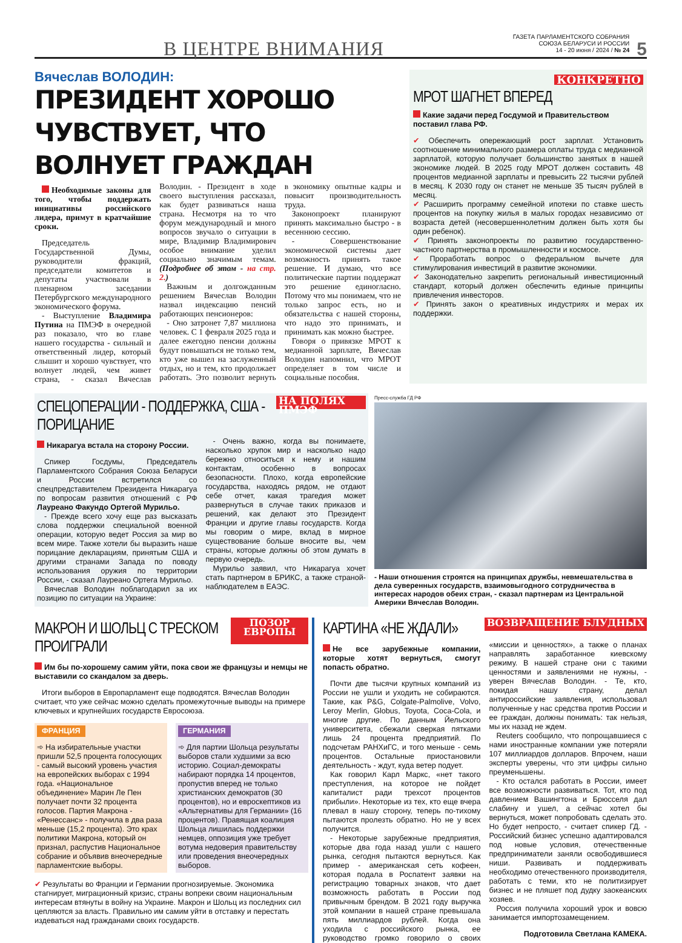В ЦЕНТРЕ ВНИМАНИЯ
ГАЗЕТА ПАРЛАМЕНТСКОГО СОБРАНИЯ
СОЮЗА БЕЛАРУСИ И РОССИИ
14 - 20 июня / 2024 / № 24
5
Вячеслав ВОЛОДИН:
ПРЕЗИДЕНТ ХОРОШО ЧУВСТВУЕТ, ЧТО ВОЛНУЕТ ГРАЖДАН
Необходимые законы для того, чтобы поддержать инициативы российского лидера, примут в кратчайшие сроки.
Председатель Государственной Думы, руководители фракций, председатели комитетов и депутаты участвовали в пленарном заседании Петербургского международного экономического форума.
- Выступление Владимира Путина на ПМЭФ в очередной раз показало, что во главе нашего государства - сильный и ответственный лидер, который слышит и хорошо чувствует, что волнует людей, чем живет страна, - сказал Вячеслав Володин. - Президент в ходе своего выступления рассказал, как будет развиваться наша страна. Несмотря на то что форум международный и много вопросов звучало о ситуации в мире, Владимир Владимирович особое внимание уделил социально значимым темам. (Подробнее об этом - на стр. 2.)
Важным и долгожданным решением Вячеслав Володин назвал индексацию пенсий работающих пенсионеров:
- Оно затронет 7,87 миллиона человек. С 1 февраля 2025 года и далее ежегодно пенсии должны будут повышаться не только тем, кто уже вышел на заслуженный отдых, но и тем, кто продолжает работать. Это позволит вернуть в экономику опытные кадры и повысит производительность труда.
Законопроект планируют принять максимально быстро - в весеннюю сессию.
- Совершенствование экономической системы дает возможность принять такое решение. И думаю, что все политические партии поддержат это решение единогласно. Потому что мы понимаем, что не только запрос есть, но и обязательства с нашей стороны, что надо это принимать, и принимать как можно быстрее.
Говоря о привязке МРОТ к медианной зарплате, Вячеслав Володин напомнил, что МРОТ определяет в том числе и социальные пособия.
КОНКРЕТНО
МРОТ ШАГНЕТ ВПЕРЕД
Какие задачи перед Госдумой и Правительством поставил глава РФ.
✔ Обеспечить опережающий рост зарплат. Установить соотношение минимального размера оплаты труда с медианной зарплатой, которую получает большинство занятых в нашей экономике людей. В 2025 году МРОТ должен составить 48 процентов медианной зарплаты и превысить 22 тысячи рублей в месяц. К 2030 году он станет не меньше 35 тысяч рублей в месяц.
✔ Расширить программу семейной ипотеки по ставке шесть процентов на покупку жилья в малых городах независимо от возраста детей (несовершеннолетним должен быть хотя бы один ребенок).
✔ Принять законопроекты по развитию государственно-частного партнерства в промышленности и космосе.
✔ Проработать вопрос о федеральном вычете для стимулирования инвестиций в развитие экономики.
✔ Законодательно закрепить региональный инвестиционный стандарт, который должен обеспечить единые принципы привлечения инвесторов.
✔ Принять закон о креативных индустриях и мерах их поддержки.
СПЕЦОПЕРАЦИИ - ПОДДЕРЖКА, США - ПОРИЦАНИЕ
НА ПОЛЯХ ПМЭФ
Никарагуа встала на сторону России.
Спикер Госдумы, Председатель Парламентского Собрания Союза Беларуси и России встретился со спецпредставителем Президента Никарагуа по вопросам развития отношений с РФ Лауреано Факундо Ортегой Мурильо.
- Прежде всего хочу еще раз высказать слова поддержки специальной военной операции, которую ведет Россия за мир во всем мире. Также хотели бы выразить наше порицание декларациям, принятым США и другими странами Запада по поводу использования оружия по территории России, - сказал Лауреано Ортега Мурильо.
Вячеслав Володин поблагодарил за их позицию по ситуации на Украине:
- Очень важно, когда вы понимаете, насколько хрупок мир и насколько надо бережно относиться к нему и нашим контактам, особенно в вопросах безопасности. Плохо, когда европейские государства, находясь рядом, не отдают себе отчет, какая трагедия может развернуться в случае таких приказов и решений, как делают это Президент Франции и другие главы государств. Когда мы говорим о мире, вклад в мирное существование больше вносите вы, чем страны, которые должны об этом думать в первую очередь.
Мурильо заявил, что Никарагуа хочет стать партнером в БРИКС, а также страной-наблюдателем в ЕАЭС.
Пресс-служба ГД РФ
- Наши отношения строятся на принципах дружбы, невмешательства в дела суверенных государств, взаимовыгодного сотрудничества в интересах народов обеих стран, - сказал партнерам из Центральной Америки Вячеслав Володин.
МАКРОН И ШОЛЬЦ С ТРЕСКОМ ПРОИГРАЛИ
ПОЗОР ЕВРОПЫ
Им бы по-хорошему самим уйти, пока свои же французы и немцы не выставили со скандалом за дверь.
Итоги выборов в Европарламент еще подводятся. Вячеслав Володин считает, что уже сейчас можно сделать промежуточные выводы на примере ключевых и крупнейших государств Евросоюза.
ФРАНЦИЯ
➾ На избирательные участки пришли 52,5 процента голосующих - самый высокий уровень участия на европейских выборах с 1994 года. «Национальное объединение» Марин Ле Пен получает почти 32 процента голосов. Партия Макрона - «Ренессанс» - получила в два раза меньше (15,2 процента). Это крах политики Макрона, который он признал, распустив Национальное собрание и объявив внеочередные парламентские выборы.
ГЕРМАНИЯ
➾ Для партии Шольца результаты выборов стали худшими за всю историю. Социал-демократы набирают порядка 14 процентов, пропустив вперед не только христианских демократов (30 процентов), но и евроскептиков из «Альтернативы для Германии» (16 процентов). Правящая коалиция Шольца лишилась поддержки немцев, оппозиция уже требует вотума недоверия правительству или проведения внеочередных выборов.
✔ Результаты во Франции и Германии прогнозируемые. Экономика стагнирует, миграционный кризис, страны вопреки своим национальным интересам втянуты в войну на Украине. Макрон и Шольц из последних сил цепляются за власть. Правильно им самим уйти в отставку и перестать издеваться над гражданами своих государств.
КАРТИНА «НЕ ЖДАЛИ»
ВОЗВРАЩЕНИЕ БЛУДНЫХ
Не все зарубежные компании, которые хотят вернуться, смогут попасть обратно.
Почти две тысячи крупных компаний из России не ушли и уходить не собираются. Такие, как P&G, Colgate-Palmolive, Volvo, Leroy Merlin, Globus, Toyota, Coca-Cola, и многие другие. По данным Йельского университета, сбежали сверкая пятками лишь 24 процента предприятий. По подсчетам РАНХиГС, и того меньше - семь процентов. Остальные приостановили деятельность - ждут, куда ветер подует.
Как говорил Карл Маркс, «нет такого преступления, на которое не пойдет капиталист ради трехсот процентов прибыли». Некоторые из тех, кто еще вчера плевал в нашу сторону, теперь по-тихому пытаются пролезть обратно. Но не у всех получится.
- Некоторые зарубежные предприятия, которые два года назад ушли с нашего рынка, сегодня пытаются вернуться. Как пример - американская сеть кофеен, которая подала в Роспатент заявки на регистрацию товарных знаков, что дает возможность работать в России под привычным брендом. В 2021 году выручка этой компании в нашей стране превышала пять миллиардов рублей. Когда она уходила с российского рынка, ее руководство громко говорило о своих «миссии и ценностях», а также о планах направлять заработанное киевскому режиму. В нашей стране они с такими ценностями и заявлениями не нужны, - уверен Вячеслав Володин. - Те, кто, покидая нашу страну, делал антироссийские заявления, использовал полученные у нас средства против России и ее граждан, должны понимать: так нельзя, мы их назад не ждем.
Reuters сообщило, что попрощавшиеся с нами иностранные компании уже потеряли 107 миллиардов долларов. Впрочем, наши эксперты уверены, что эти цифры сильно преуменьшены.
- Кто остался работать в России, имеет все возможности развиваться. Тот, кто под давлением Вашингтона и Брюсселя дал слабину и ушел, а сейчас хотел бы вернуться, может попробовать сделать это. Но будет непросто, - считает спикер ГД. - Российский бизнес успешно адаптировался под новые условия, отечественные предприниматели заняли освободившиеся ниши. Развивать и поддерживать необходимо отечественного производителя, работать с теми, кто не политизирует бизнес и не пляшет под дудку заокеанских хозяев.
Россия получила хороший урок и вовсю занимается импортозамещением.
Подготовила Светлана КАМЕКА.